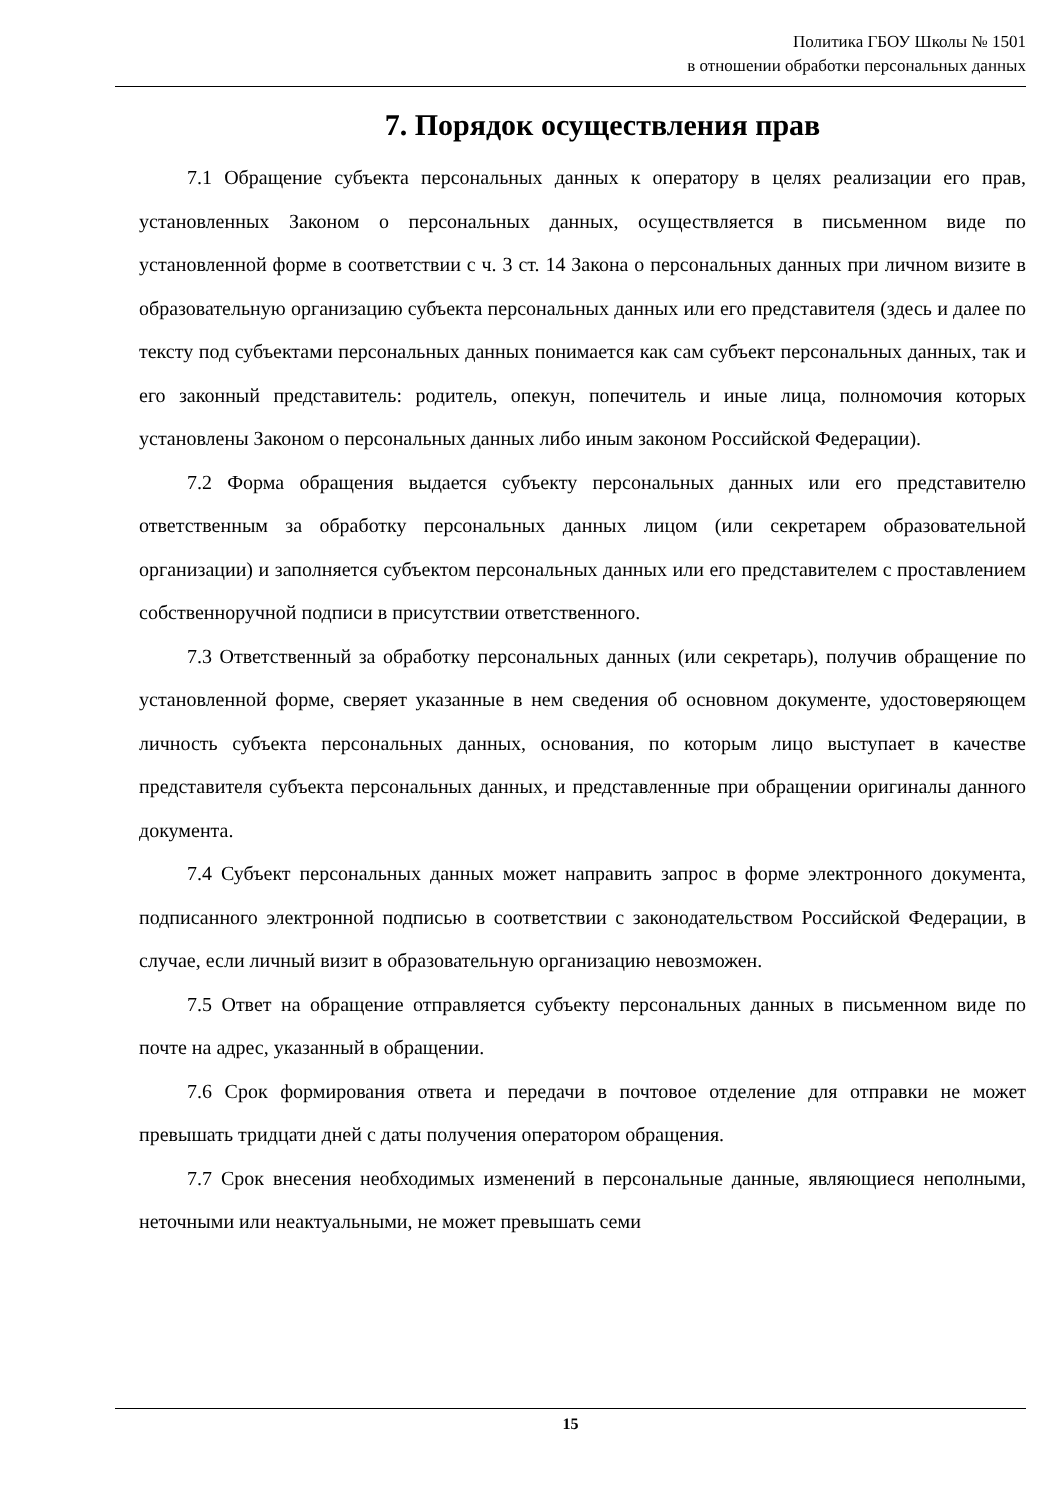Политика ГБОУ Школы № 1501
в отношении обработки персональных данных
7. Порядок осуществления прав
7.1 Обращение субъекта персональных данных к оператору в целях реализации его прав, установленных Законом о персональных данных, осуществляется в письменном виде по установленной форме в соответствии с ч. 3 ст. 14 Закона о персональных данных при личном визите в образовательную организацию субъекта персональных данных или его представителя (здесь и далее по тексту под субъектами персональных данных понимается как сам субъект персональных данных, так и его законный представитель: родитель, опекун, попечитель и иные лица, полномочия которых установлены Законом о персональных данных либо иным законом Российской Федерации).
7.2 Форма обращения выдается субъекту персональных данных или его представителю ответственным за обработку персональных данных лицом (или секретарем образовательной организации) и заполняется субъектом персональных данных или его представителем с проставлением собственноручной подписи в присутствии ответственного.
7.3 Ответственный за обработку персональных данных (или секретарь), получив обращение по установленной форме, сверяет указанные в нем сведения об основном документе, удостоверяющем личность субъекта персональных данных, основания, по которым лицо выступает в качестве представителя субъекта персональных данных, и представленные при обращении оригиналы данного документа.
7.4 Субъект персональных данных может направить запрос в форме электронного документа, подписанного электронной подписью в соответствии с законодательством Российской Федерации, в случае, если личный визит в образовательную организацию невозможен.
7.5 Ответ на обращение отправляется субъекту персональных данных в письменном виде по почте на адрес, указанный в обращении.
7.6 Срок формирования ответа и передачи в почтовое отделение для отправки не может превышать тридцати дней с даты получения оператором обращения.
7.7 Срок внесения необходимых изменений в персональные данные, являющиеся неполными, неточными или неактуальными, не может превышать семи
15